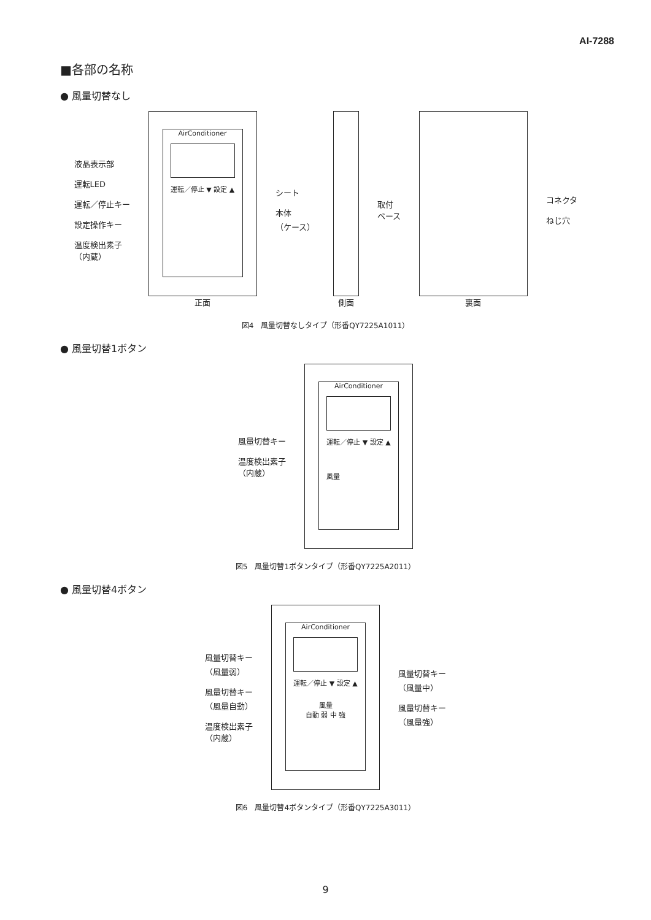AI-7288
■各部の名称
● 風量切替なし
液晶表示部
運転LED
運転／停止キー
設定操作キー
温度検出素子
（内蔵）
AirConditioner
運転／停止 ▼ 設定 ▲
正面
シート
本体
（ケース）
側面 取付
ベース
裏面 コネクタ
ねじ穴
図4　風量切替なしタイプ（形番QY7225A1011）
● 風量切替1ボタン
風量切替キー
温度検出素子
（内蔵）
AirConditioner
運転／停止 ▼ 設定 ▲
風量
図5　風量切替1ボタンタイプ（形番QY7225A2011）
● 風量切替4ボタン
風量切替キー
（風量弱）
風量切替キー
（風量自動）
温度検出素子
（内蔵）
AirConditioner
運転／停止 ▼ 設定 ▲
風量
自動 弱 中 強
風量切替キー
（風量中）
風量切替キー
（風量強）
図6　風量切替4ボタンタイプ（形番QY7225A3011）
9